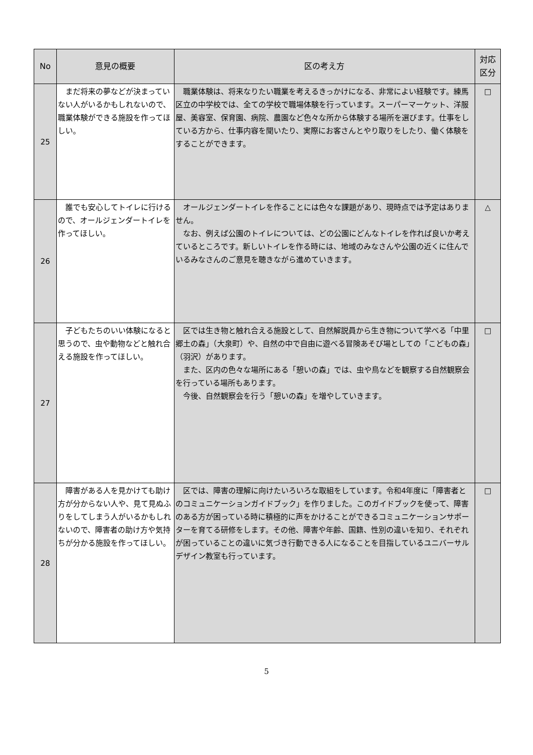| No | 意見の概要 | 区の考え方 | 対応 区分 |
| --- | --- | --- | --- |
| 25 | まだ将来の夢などが決まっていない人がいるかもしれないので、職業体験ができる施設を作ってほしい。 | 職業体験は、将来なりたい職業を考えるきっかけになる、非常によい経験です。練馬区立の中学校では、全ての学校で職場体験を行っています。スーパーマーケット、洋服屋、美容室、保育園、病院、農園など色々な所から体験する場所を選びます。仕事をしている方から、仕事内容を聞いたり、実際にお客さんとやり取りをしたり、働く体験をすることができます。 | □ |
| 26 | 誰でも安心してトイレに行けるので、オールジェンダートイレを作ってほしい。 | オールジェンダートイレを作ることには色々な課題があり、現時点では予定はありません。 なお、例えば公園のトイレについては、どの公園にどんなトイレを作れば良いか考えているところです。新しいトイレを作る時には、地域のみなさんや公園の近くに住んでいるみなさんのご意見を聴きながら進めていきます。 | △ |
| 27 | 子どもたちのいい体験になると思うので、虫や動物などと触れ合える施設を作ってほしい。 | 区では生き物と触れ合える施設として、自然解説員から生き物について学べる「中里郷土の森」（大泉町）や、自然の中で自由に遊べる冒険あそび場としての「こどもの森」（羽沢）があります。 また、区内の色々な場所にある「憩いの森」では、虫や鳥などを観察する自然観察会を行っている場所もあります。 今後、自然観察会を行う「憩いの森」を増やしていきます。 | □ |
| 28 | 障害がある人を見かけても助け方が分からない人や、見て見ぬふりをしてしまう人がいるかもしれないので、障害者の助け方や気持ちが分かる施設を作ってほしい。 | 区では、障害の理解に向けたいろいろな取組をしています。令和4年度に「障害者とのコミュニケーションガイドブック」を作りました。このガイドブックを使って、障害のある方が困っている時に積極的に声をかけることができるコミュニケーションサポーターを育てる研修をします。その他、障害や年齢、国籍、性別の違いを知り、それぞれが困っていることの違いに気づき行動できる人になることを目指しているユニバーサルデザイン教室も行っています。 | □ |
5